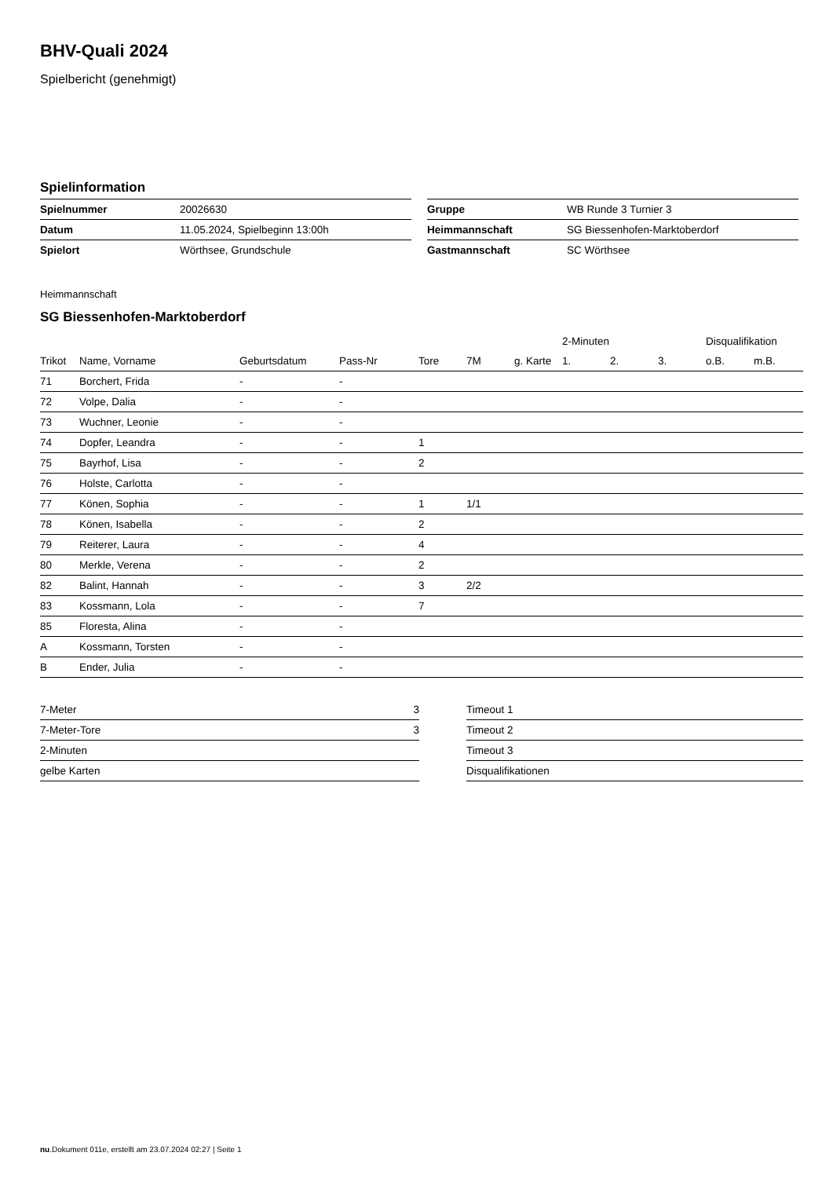BHV-Quali 2024
Spielbericht (genehmigt)
Spielinformation
| Spielnummer | 20026630 |
| Datum | 11.05.2024, Spielbeginn 13:00h |
| Spielort | Wörthsee, Grundschule |
| Gruppe | WB Runde 3 Turnier 3 |
| Heimmannschaft | SG Biessenhofen-Marktoberdorf |
| Gastmannschaft | SC Wörthsee |
Heimmannschaft
SG Biessenhofen-Marktoberdorf
| | | | | | | | 2-Minuten | | | Disqualifikation | |
| --- | --- | --- | --- | --- | --- | --- | --- | --- | --- | --- | --- |
| Trikot | Name, Vorname | Geburtsdatum | Pass-Nr | Tore | 7M | g. Karte | 1. | 2. | 3. | o.B. | m.B. |
| 71 | Borchert, Frida | - | - | | | | | | | | |
| 72 | Volpe, Dalia | - | - | | | | | | | | |
| 73 | Wuchner, Leonie | - | - | | | | | | | | |
| 74 | Dopfer, Leandra | - | - | 1 | | | | | | | |
| 75 | Bayrhof, Lisa | - | - | 2 | | | | | | | |
| 76 | Holste, Carlotta | - | - | | | | | | | | |
| 77 | Könen, Sophia | - | - | 1 | 1/1 | | | | | | |
| 78 | Könen, Isabella | - | - | 2 | | | | | | | |
| 79 | Reiterer, Laura | - | - | 4 | | | | | | | |
| 80 | Merkle, Verena | - | - | 2 | | | | | | | |
| 82 | Balint, Hannah | - | - | 3 | 2/2 | | | | | | |
| 83 | Kossmann, Lola | - | - | 7 | | | | | | | |
| 85 | Floresta, Alina | - | - | | | | | | | | |
| A | Kossmann, Torsten | - | - | | | | | | | | |
| B | Ender, Julia | - | - | | | | | | | | |
| 7-Meter | 3 |
| 7-Meter-Tore | 3 |
| 2-Minuten | |
| gelbe Karten | |
| Timeout 1 |
| Timeout 2 |
| Timeout 3 |
| Disqualifikationen |
nu.Dokument 011e, erstellt am 23.07.2024 02:27 | Seite 1